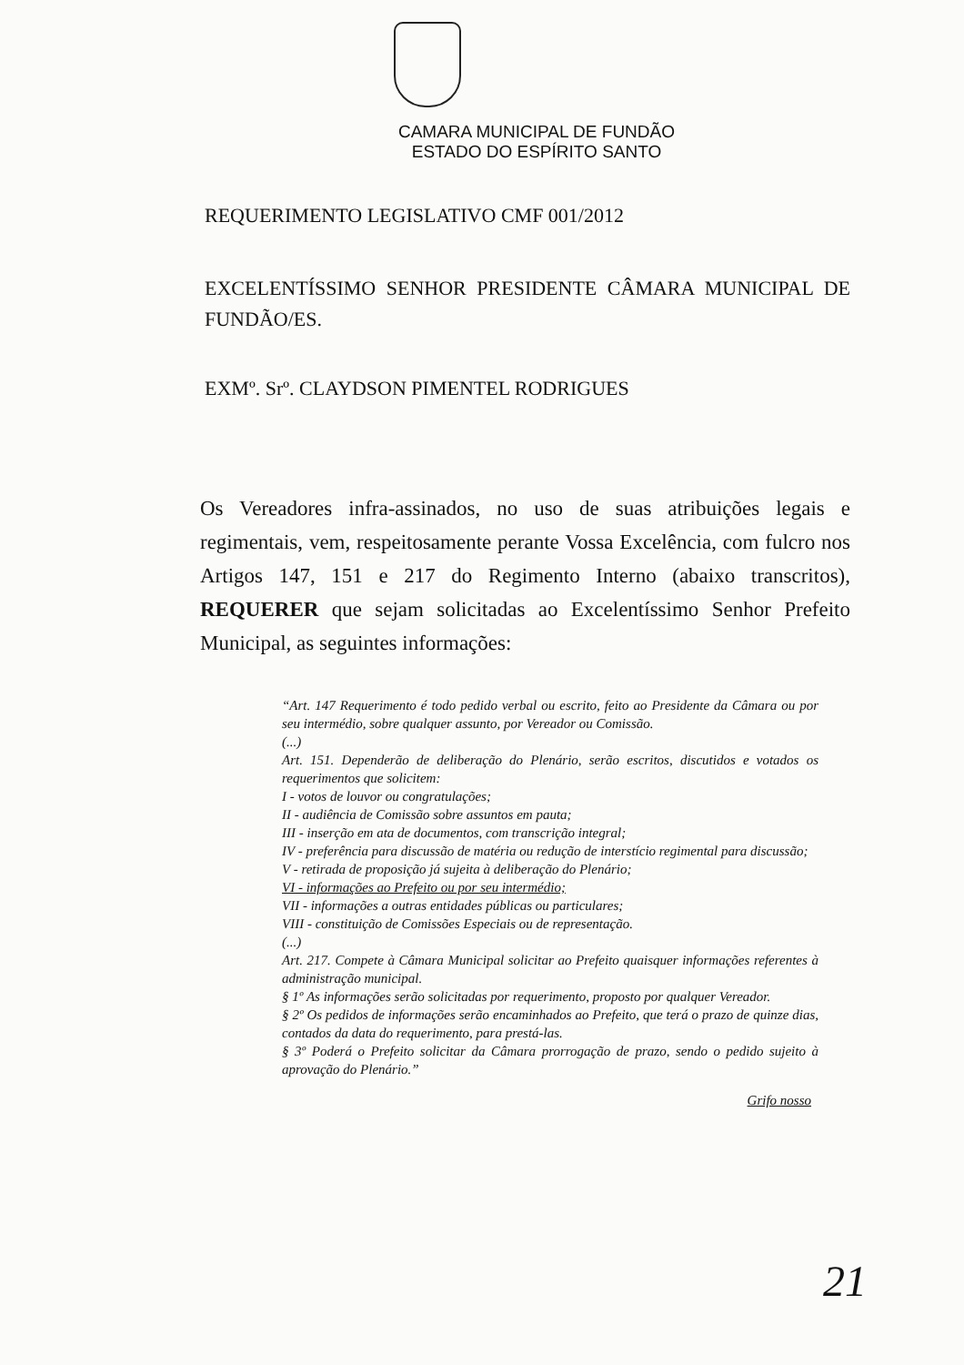CAMARA MUNICIPAL DE FUNDÃO
ESTADO DO ESPÍRITO SANTO
REQUERIMENTO LEGISLATIVO CMF 001/2012
EXCELENTÍSSIMO SENHOR PRESIDENTE CÂMARA MUNICIPAL DE FUNDÃO/ES.
EXMº. Srº. CLAYDSON PIMENTEL RODRIGUES
Os Vereadores infra-assinados, no uso de suas atribuições legais e regimentais, vem, respeitosamente perante Vossa Excelência, com fulcro nos Artigos 147, 151 e 217 do Regimento Interno (abaixo transcritos), REQUERER que sejam solicitadas ao Excelentíssimo Senhor Prefeito Municipal, as seguintes informações:
“Art. 147 Requerimento é todo pedido verbal ou escrito, feito ao Presidente da Câmara ou por seu intermédio, sobre qualquer assunto, por Vereador ou Comissão.
(...)
Art. 151. Dependerão de deliberação do Plenário, serão escritos, discutidos e votados os requerimentos que solicitem:
I - votos de louvor ou congratulações;
II - audiência de Comissão sobre assuntos em pauta;
III - inserção em ata de documentos, com transcrição integral;
IV - preferência para discussão de matéria ou redução de interstício regimental para discussão;
V - retirada de proposição já sujeita à deliberação do Plenário;
VI - informações ao Prefeito ou por seu intermédio;
VII - informações a outras entidades públicas ou particulares;
VIII - constituição de Comissões Especiais ou de representação.
(...)
Art. 217. Compete à Câmara Municipal solicitar ao Prefeito quaisquer informações referentes à administração municipal.
§ 1º As informações serão solicitadas por requerimento, proposto por qualquer Vereador.
§ 2º Os pedidos de informações serão encaminhados ao Prefeito, que terá o prazo de quinze dias, contados da data do requerimento, para prestá-las.
§ 3º Poderá o Prefeito solicitar da Câmara prorrogação de prazo, sendo o pedido sujeito à aprovação do Plenário.”
Grifo nosso
21